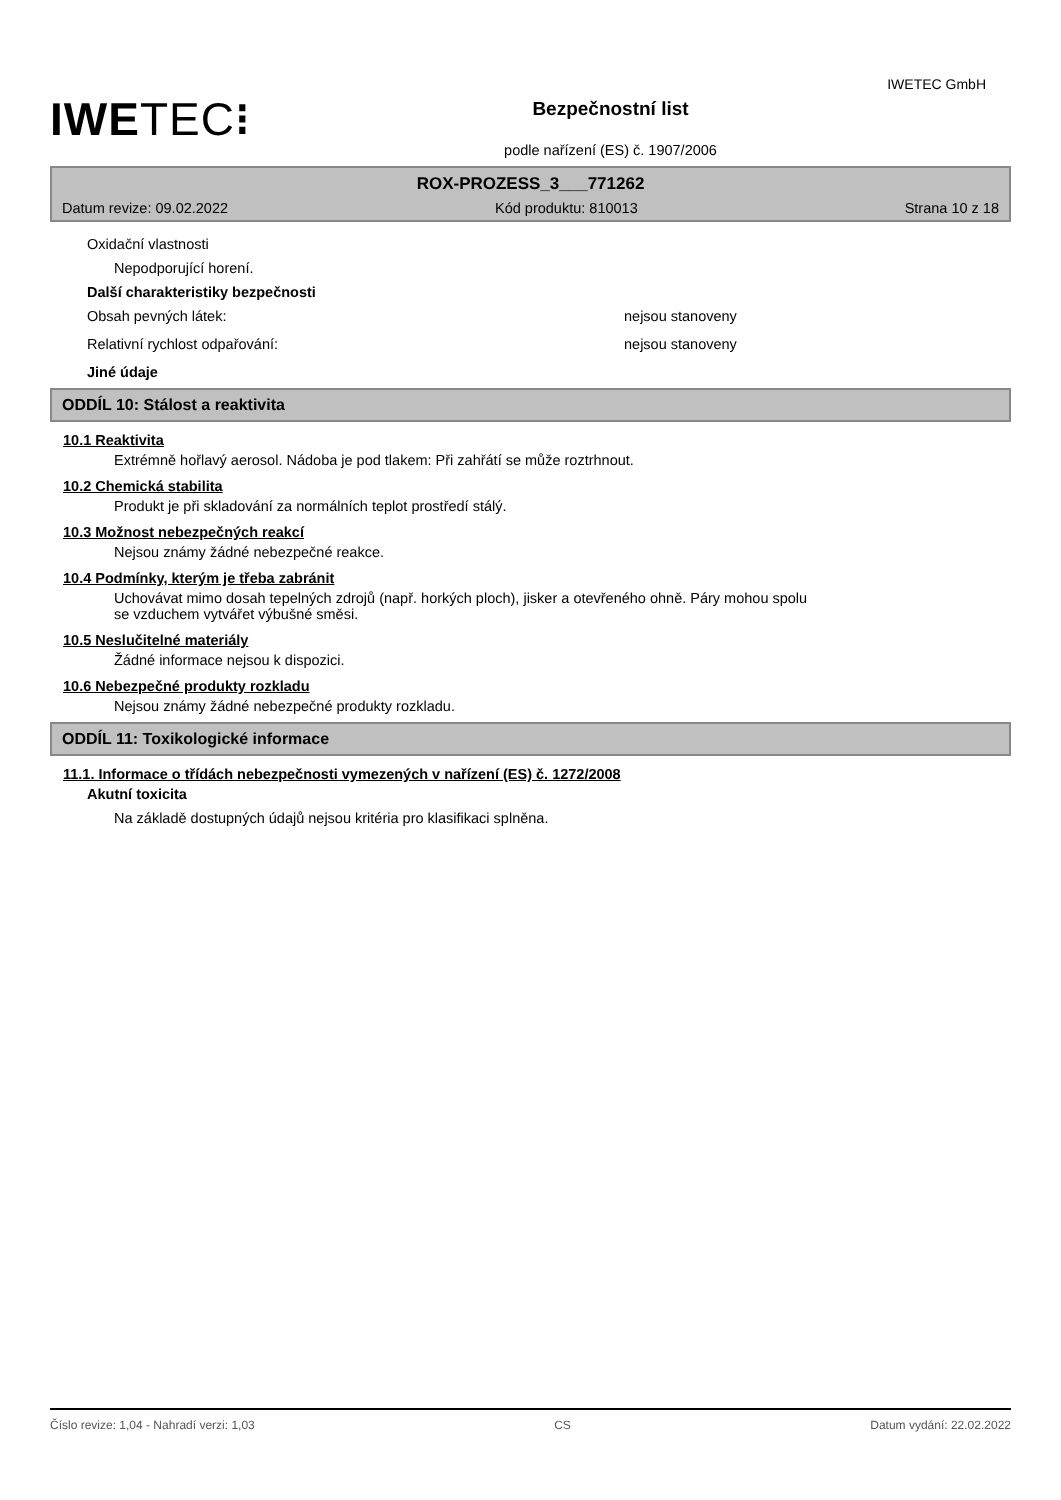IWETEC GmbH
IWE TEC⁝
Bezpečnostní list
podle nařízení (ES) č. 1907/2006
ROX-PROZESS_3___771262
Datum revize: 09.02.2022 Kód produktu: 810013 Strana 10 z 18
Oxidační vlastnosti
Nepodporující horení.
Další charakteristiky bezpečnosti
Obsah pevných látek: nejsou stanoveny
Relativní rychlost odpařování: nejsou stanoveny
Jiné údaje
ODDÍL 10: Stálost a reaktivita
10.1 Reaktivita
Extrémně hořlavý aerosol. Nádoba je pod tlakem: Při zahřátí se může roztrhnout.
10.2 Chemická stabilita
Produkt je při skladování za normálních teplot prostředí stálý.
10.3 Možnost nebezpečných reakcí
Nejsou známy žádné nebezpečné reakce.
10.4 Podmínky, kterým je třeba zabránit
Uchovávat mimo dosah tepelných zdrojů (např. horkých ploch), jisker a otevřeného ohně. Páry mohou spolu
se vzduchem vytvářet výbušné směsi.
10.5 Neslučitelné materiály
Žádné informace nejsou k dispozici.
10.6 Nebezpečné produkty rozkladu
Nejsou známy žádné nebezpečné produkty rozkladu.
ODDÍL 11: Toxikologické informace
11.1. Informace o třídách nebezpečnosti vymezených v nařízení (ES) č. 1272/2008
Akutní toxicita
Na základě dostupných údajů nejsou kritéria pro klasifikaci splněna.
Číslo revize: 1,04 - Nahradí verzi: 1,03 CS Datum vydání: 22.02.2022